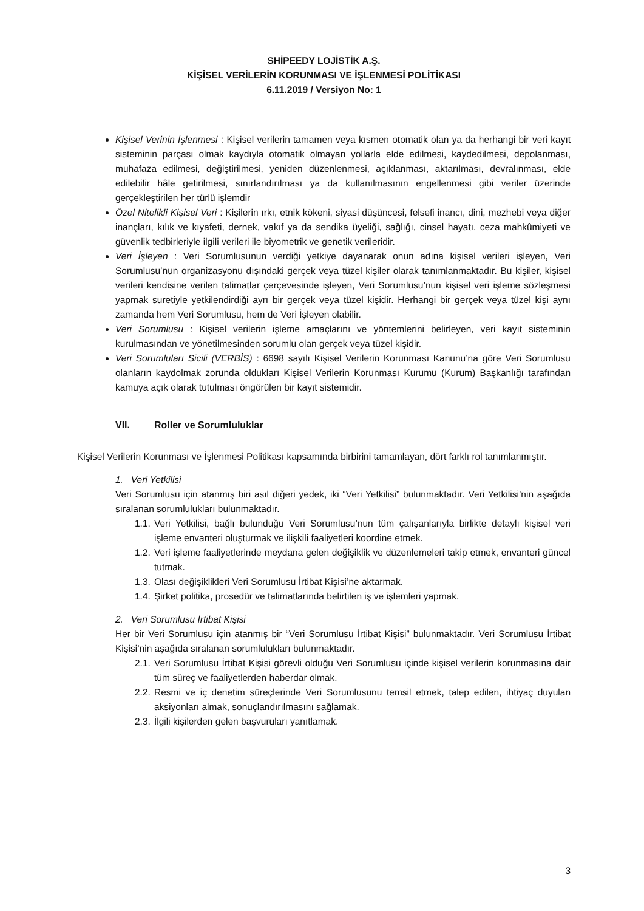SHİPEEDY LOJİSTİK A.Ş.
KİŞİSEL VERİLERİN KORUNMASI VE İŞLENMESİ POLİTİKASI
6.11.2019 / Versiyon No: 1
Kişisel Verinin İşlenmesi : Kişisel verilerin tamamen veya kısmen otomatik olan ya da herhangi bir veri kayıt sisteminin parçası olmak kaydıyla otomatik olmayan yollarla elde edilmesi, kaydedilmesi, depolanması, muhafaza edilmesi, değiştirilmesi, yeniden düzenlenmesi, açıklanması, aktarılması, devralınması, elde edilebilir hâle getirilmesi, sınırlandırılması ya da kullanılmasının engellenmesi gibi veriler üzerinde gerçekleştirilen her türlü işlemdir
Özel Nitelikli Kişisel Veri : Kişilerin ırkı, etnik kökeni, siyasi düşüncesi, felsefi inancı, dini, mezhebi veya diğer inançları, kılık ve kıyafeti, dernek, vakıf ya da sendika üyeliği, sağlığı, cinsel hayatı, ceza mahkûmiyeti ve güvenlik tedbirleriyle ilgili verileri ile biyometrik ve genetik verileridir.
Veri İşleyen : Veri Sorumlusunun verdiği yetkiye dayanarak onun adına kişisel verileri işleyen, Veri Sorumlusu’nun organizasyonu dışındaki gerçek veya tüzel kişiler olarak tanımlanmaktadır. Bu kişiler, kişisel verileri kendisine verilen talimatlar çerçevesinde işleyen, Veri Sorumlusu’nun kişisel veri işleme sözleşmesi yapmak suretiyle yetkilendirdiği ayrı bir gerçek veya tüzel kişidir. Herhangi bir gerçek veya tüzel kişi aynı zamanda hem Veri Sorumlusu, hem de Veri İşleyen olabilir.
Veri Sorumlusu : Kişisel verilerin işleme amaçlarını ve yöntemlerini belirleyen, veri kayıt sisteminin kurulmasından ve yönetilmesinden sorumlu olan gerçek veya tüzel kişidir.
Veri Sorumluları Sicili (VERBİS) : 6698 sayılı Kişisel Verilerin Korunması Kanunu’na göre Veri Sorumlusu olanların kaydolmak zorunda oldukları Kişisel Verilerin Korunması Kurumu (Kurum) Başkanlığı tarafından kamuya açık olarak tutulması öngörülen bir kayıt sistemidir.
VII. Roller ve Sorumluluklar
Kişisel Verilerin Korunması ve İşlenmesi Politikası kapsamında birbirini tamamlayan, dört farklı rol tanımlanmıştır.
1. Veri Yetkilisi
Veri Sorumlusu için atanmış biri asıl diğeri yedek, iki “Veri Yetkilisi” bulunmaktadır. Veri Yetkilisi’nin aşağıda sıralanan sorumlulukları bulunmaktadır.
1.1.
Veri Yetkilisi, bağlı bulunduğu Veri Sorumlusu’nun tüm çalışanlarıyla birlikte detaylı kişisel veri işleme envanteri oluşturmak ve ilişkili faaliyetleri koordine etmek.
1.2.
Veri işleme faaliyetlerinde meydana gelen değişiklik ve düzenlemeleri takip etmek, envanteri güncel tutmak.
1.3.
Olası değişiklikleri Veri Sorumlusu İrtibat Kişisi’ne aktarmak.
1.4.
Şirket politika, prosedür ve talimatlarında belirtilen iş ve işlemleri yapmak.
2. Veri Sorumlusu İrtibat Kişisi
Her bir Veri Sorumlusu için atanmış bir “Veri Sorumlusu İrtibat Kişisi” bulunmaktadır. Veri Sorumlusu İrtibat Kişisi’nin aşağıda sıralanan sorumlulukları bulunmaktadır.
2.1.
Veri Sorumlusu İrtibat Kişisi görevli olduğu Veri Sorumlusu içinde kişisel verilerin korunmasına dair tüm süreç ve faaliyetlerden haberdar olmak.
2.2.
Resmi ve iç denetim süreçlerinde Veri Sorumlusunu temsil etmek, talep edilen, ihtiyaç duyulan aksiyonları almak, sonuçlandırılmasını sağlamak.
2.3.
İlgili kişilerden gelen başvuruları yanıtlamak.
3